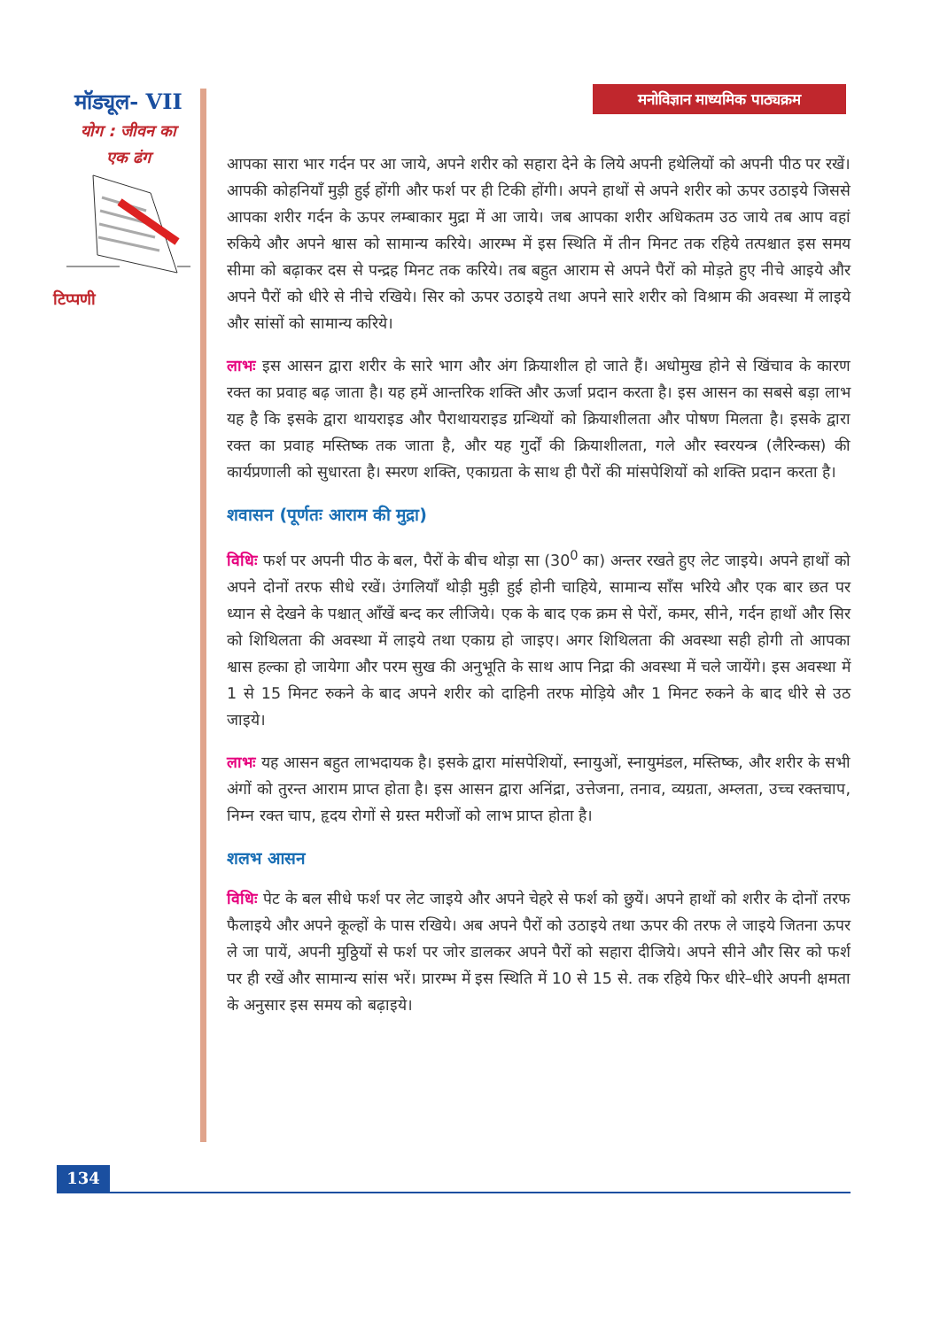मॉड्यूल- VII
योग : जीवन का
एक ढंग
टिप्पणी
मनोविज्ञान माध्यमिक पाठ्यक्रम
आपका सारा भार गर्दन पर आ जाये, अपने शरीर को सहारा देने के लिये अपनी हथेलियों को अपनी पीठ पर रखें। आपकी कोहनियाँ मुड़ी हुई होंगी और फर्श पर ही टिकी होंगी। अपने हाथों से अपने शरीर को ऊपर उठाइये जिससे आपका शरीर गर्दन के ऊपर लम्बाकार मुद्रा में आ जाये। जब आपका शरीर अधिकतम उठ जाये तब आप वहां रुकिये और अपने श्वास को सामान्य करिये। आरम्भ में इस स्थिति में तीन मिनट तक रहिये तत्पश्चात इस समय सीमा को बढ़ाकर दस से पन्द्रह मिनट तक करिये। तब बहुत आराम से अपने पैरों को मोड़ते हुए नीचे आइये और अपने पैरों को धीरे से नीचे रखिये। सिर को ऊपर उठाइये तथा अपने सारे शरीर को विश्राम की अवस्था में लाइये और सांसों को सामान्य करिये।
लाभः इस आसन द्वारा शरीर के सारे भाग और अंग क्रियाशील हो जाते हैं। अधोमुख होने से खिंचाव के कारण रक्त का प्रवाह बढ़ जाता है। यह हमें आन्तरिक शक्ति और ऊर्जा प्रदान करता है। इस आसन का सबसे बड़ा लाभ यह है कि इसके द्वारा थायराइड और पैराथायराइड ग्रन्थियों को क्रियाशीलता और पोषण मिलता है। इसके द्वारा रक्त का प्रवाह मस्तिष्क तक जाता है, और यह गुर्दों की क्रियाशीलता, गले और स्वरयन्त्र (लैरिन्कस) की कार्यप्रणाली को सुधारता है। स्मरण शक्ति, एकाग्रता के साथ ही पैरों की मांसपेशियों को शक्ति प्रदान करता है।
शवासन (पूर्णतः आराम की मुद्रा)
विधिः फर्श पर अपनी पीठ के बल, पैरों के बीच थोड़ा सा (30<sup>0</sup> का) अन्तर रखते हुए लेट जाइये। अपने हाथों को अपने दोनों तरफ सीधे रखें। उंगलियाँ थोड़ी मुड़ी हुई होनी चाहिये, सामान्य साँस भरिये और एक बार छत पर ध्यान से देखने के पश्चात् आँखें बन्द कर लीजिये। एक के बाद एक क्रम से पेरों, कमर, सीने, गर्दन हाथों और सिर को शिथिलता की अवस्था में लाइये तथा एकाग्र हो जाइए। अगर शिथिलता की अवस्था सही होगी तो आपका श्वास हल्का हो जायेगा और परम सुख की अनुभूति के साथ आप निद्रा की अवस्था में चले जायेंगे। इस अवस्था में 1 से 15 मिनट रुकने के बाद अपने शरीर को दाहिनी तरफ मोड़िये और 1 मिनट रुकने के बाद धीरे से उठ जाइये।
लाभः यह आसन बहुत लाभदायक है। इसके द्वारा मांसपेशियों, स्नायुओं, स्नायुमंडल, मस्तिष्क, और शरीर के सभी अंगों को तुरन्त आराम प्राप्त होता है। इस आसन द्वारा अनिंद्रा, उत्तेजना, तनाव, व्यग्रता, अम्लता, उच्च रक्तचाप, निम्न रक्त चाप, हृदय रोगों से ग्रस्त मरीजों को लाभ प्राप्त होता है।
शलभ आसन
विधिः पेट के बल सीधे फर्श पर लेट जाइये और अपने चेहरे से फर्श को छुयें। अपने हाथों को शरीर के दोनों तरफ फैलाइये और अपने कूल्हों के पास रखिये। अब अपने पैरों को उठाइये तथा ऊपर की तरफ ले जाइये जितना ऊपर ले जा पायें, अपनी मुठ्ठियों से फर्श पर जोर डालकर अपने पैरों को सहारा दीजिये। अपने सीने और सिर को फर्श पर ही रखें और सामान्य सांस भरें। प्रारम्भ में इस स्थिति में 10 से 15 से. तक रहिये फिर धीरे–धीरे अपनी क्षमता के अनुसार इस समय को बढ़ाइये।
134